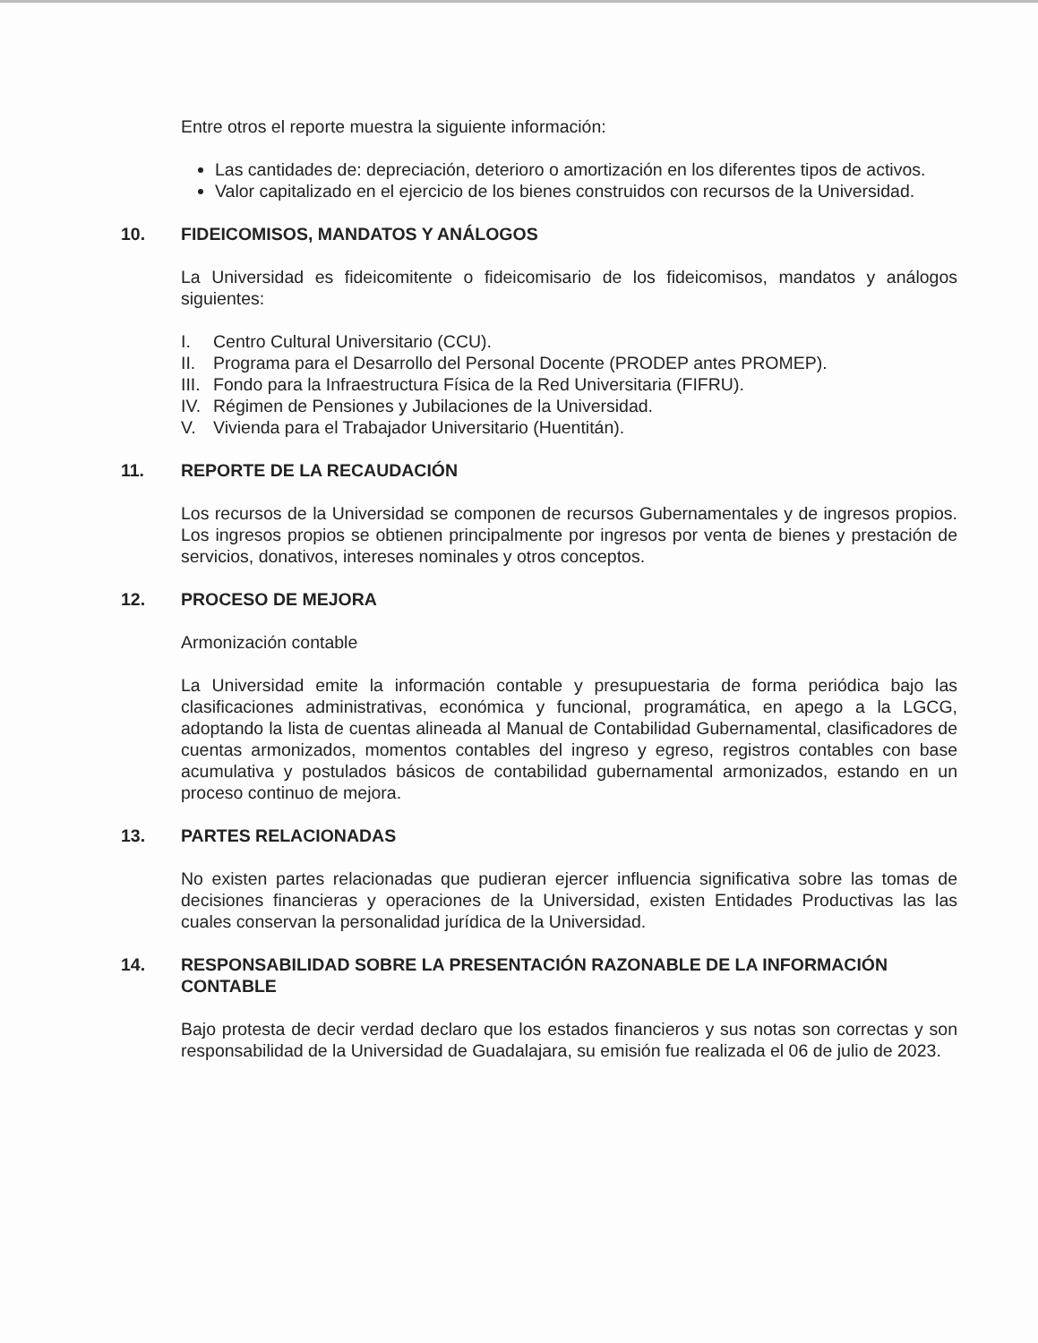Entre otros el reporte muestra la siguiente información:
Las cantidades de: depreciación, deterioro o amortización en los diferentes tipos de activos.
Valor capitalizado en el ejercicio de los bienes construidos con recursos de la Universidad.
10. FIDEICOMISOS, MANDATOS Y ANÁLOGOS
La Universidad es fideicomitente o fideicomisario de los fideicomisos, mandatos y análogos siguientes:
I. Centro Cultural Universitario (CCU).
II. Programa para el Desarrollo del Personal Docente (PRODEP antes PROMEP).
III. Fondo para la Infraestructura Física de la Red Universitaria (FIFRU).
IV. Régimen de Pensiones y Jubilaciones de la Universidad.
V. Vivienda para el Trabajador Universitario (Huentitán).
11. REPORTE DE LA RECAUDACIÓN
Los recursos de la Universidad se componen de recursos Gubernamentales y de ingresos propios. Los ingresos propios se obtienen principalmente por ingresos por venta de bienes y prestación de servicios, donativos, intereses nominales y otros conceptos.
12. PROCESO DE MEJORA
Armonización contable
La Universidad emite la información contable y presupuestaria de forma periódica bajo las clasificaciones administrativas, económica y funcional, programática, en apego a la LGCG, adoptando la lista de cuentas alineada al Manual de Contabilidad Gubernamental, clasificadores de cuentas armonizados, momentos contables del ingreso y egreso, registros contables con base acumulativa y postulados básicos de contabilidad gubernamental armonizados, estando en un proceso continuo de mejora.
13. PARTES RELACIONADAS
No existen partes relacionadas que pudieran ejercer influencia significativa sobre las tomas de decisiones financieras y operaciones de la Universidad, existen Entidades Productivas las las cuales conservan la personalidad jurídica de la Universidad.
14. RESPONSABILIDAD SOBRE LA PRESENTACIÓN RAZONABLE DE LA INFORMACIÓN CONTABLE
Bajo protesta de decir verdad declaro que los estados financieros y sus notas son correctas y son responsabilidad de la Universidad de Guadalajara, su emisión fue realizada el 06 de julio de 2023.